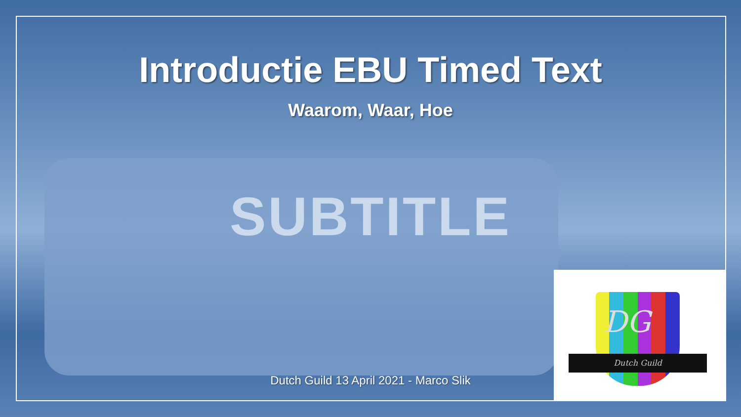Introductie EBU Timed Text
Waarom, Waar, Hoe
SUBTITLE
Dutch Guild 13 April 2021 - Marco Slik
DG
Dutch Guild